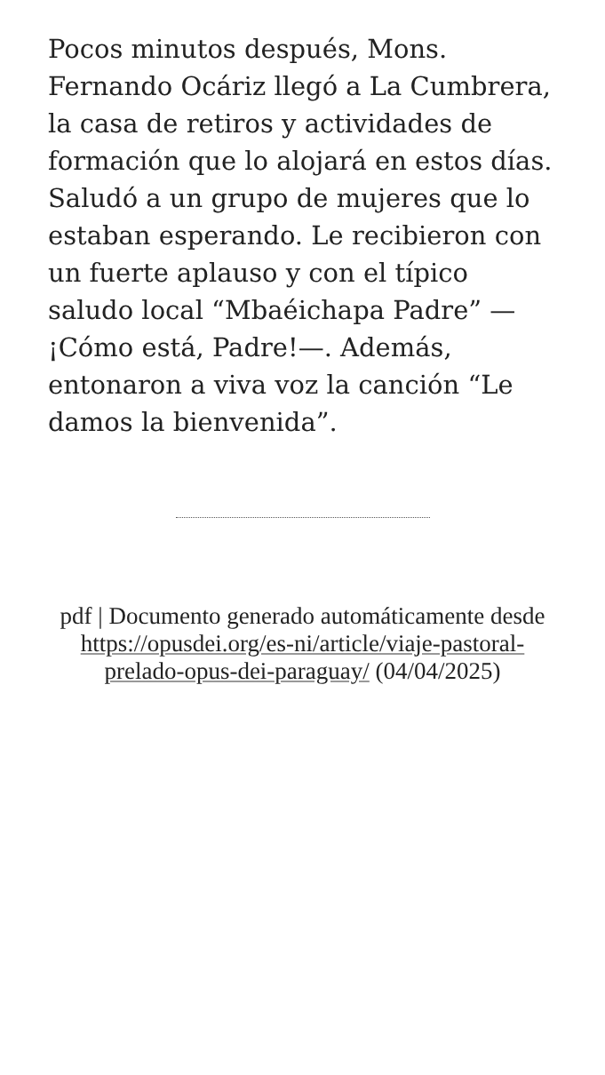Pocos minutos después, Mons. Fernando Ocáriz llegó a La Cumbrera, la casa de retiros y actividades de formación que lo alojará en estos días. Saludó a un grupo de mujeres que lo estaban esperando. Le recibieron con un fuerte aplauso y con el típico saludo local “Mbaéichapa Padre” —¡Cómo está, Padre!—. Además, entonaron a viva voz la canción “Le damos la bienvenida”.
pdf | Documento generado automáticamente desde https://opusdei.org/es-ni/article/viaje-pastoral-prelado-opus-dei-paraguay/ (04/04/2025)